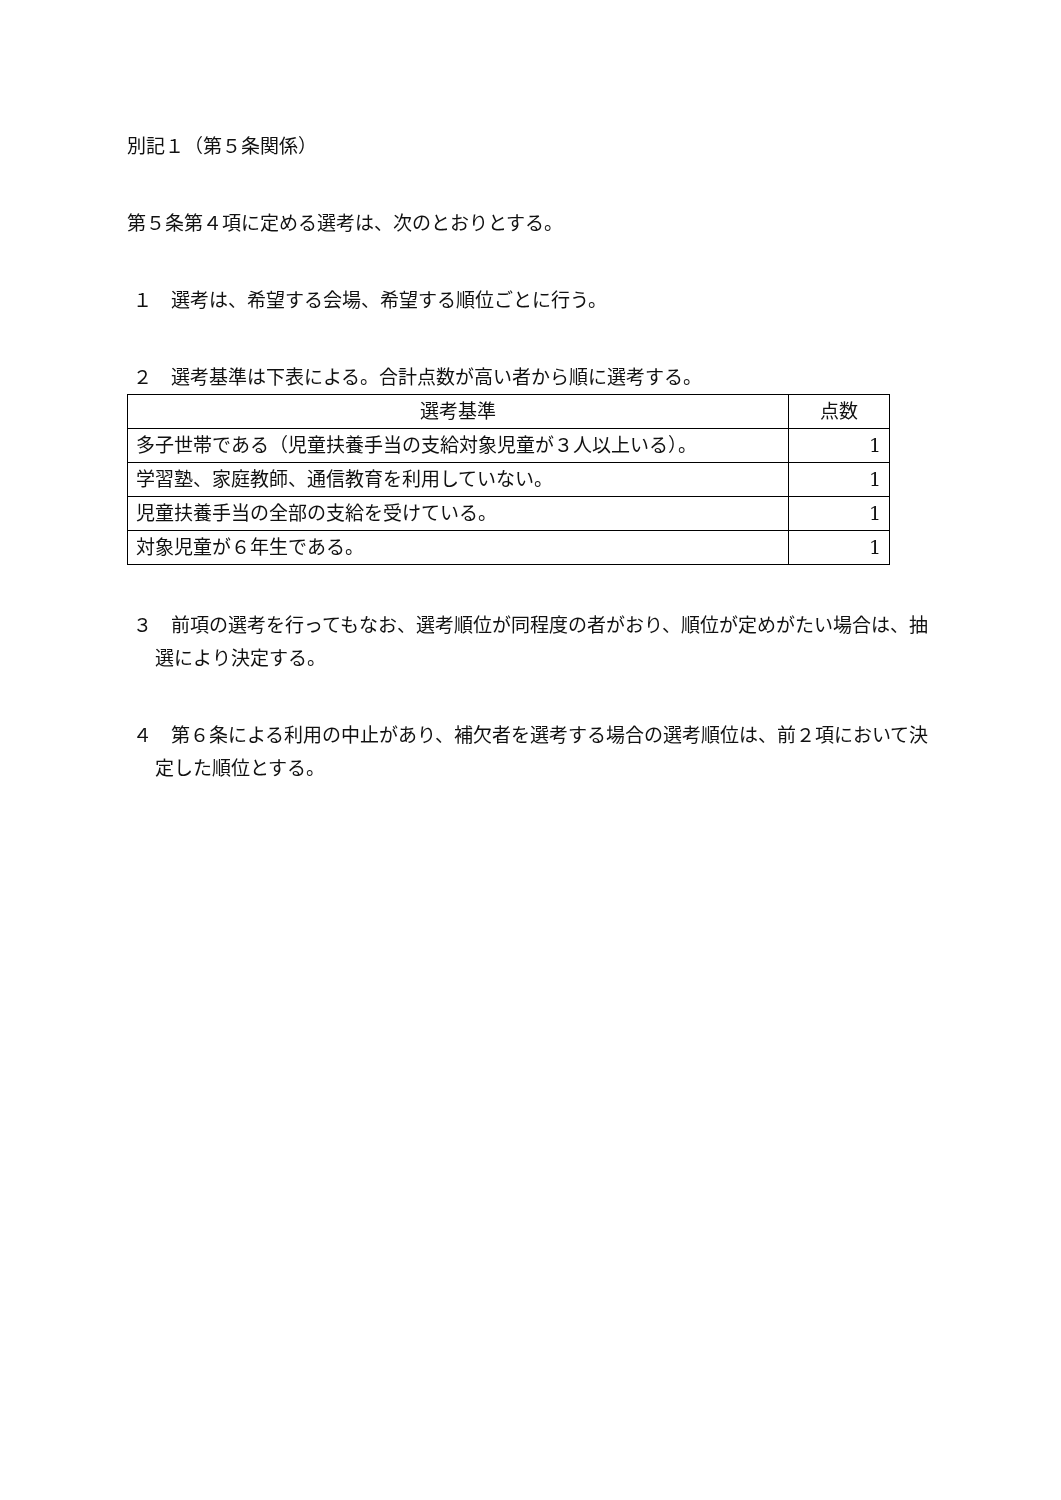別記１（第５条関係）
第５条第４項に定める選考は、次のとおりとする。
１　選考は、希望する会場、希望する順位ごとに行う。
２　選考基準は下表による。合計点数が高い者から順に選考する。
| 選考基準 | 点数 |
| 多子世帯である（児童扶養手当の支給対象児童が３人以上いる）。 | 1 |
| 学習塾、家庭教師、通信教育を利用していない。 | 1 |
| 児童扶養手当の全部の支給を受けている。 | 1 |
| 対象児童が６年生である。 | 1 |
３　前項の選考を行ってもなお、選考順位が同程度の者がおり、順位が定めがたい場合は、抽選により決定する。
４　第６条による利用の中止があり、補欠者を選考する場合の選考順位は、前２項において決定した順位とする。